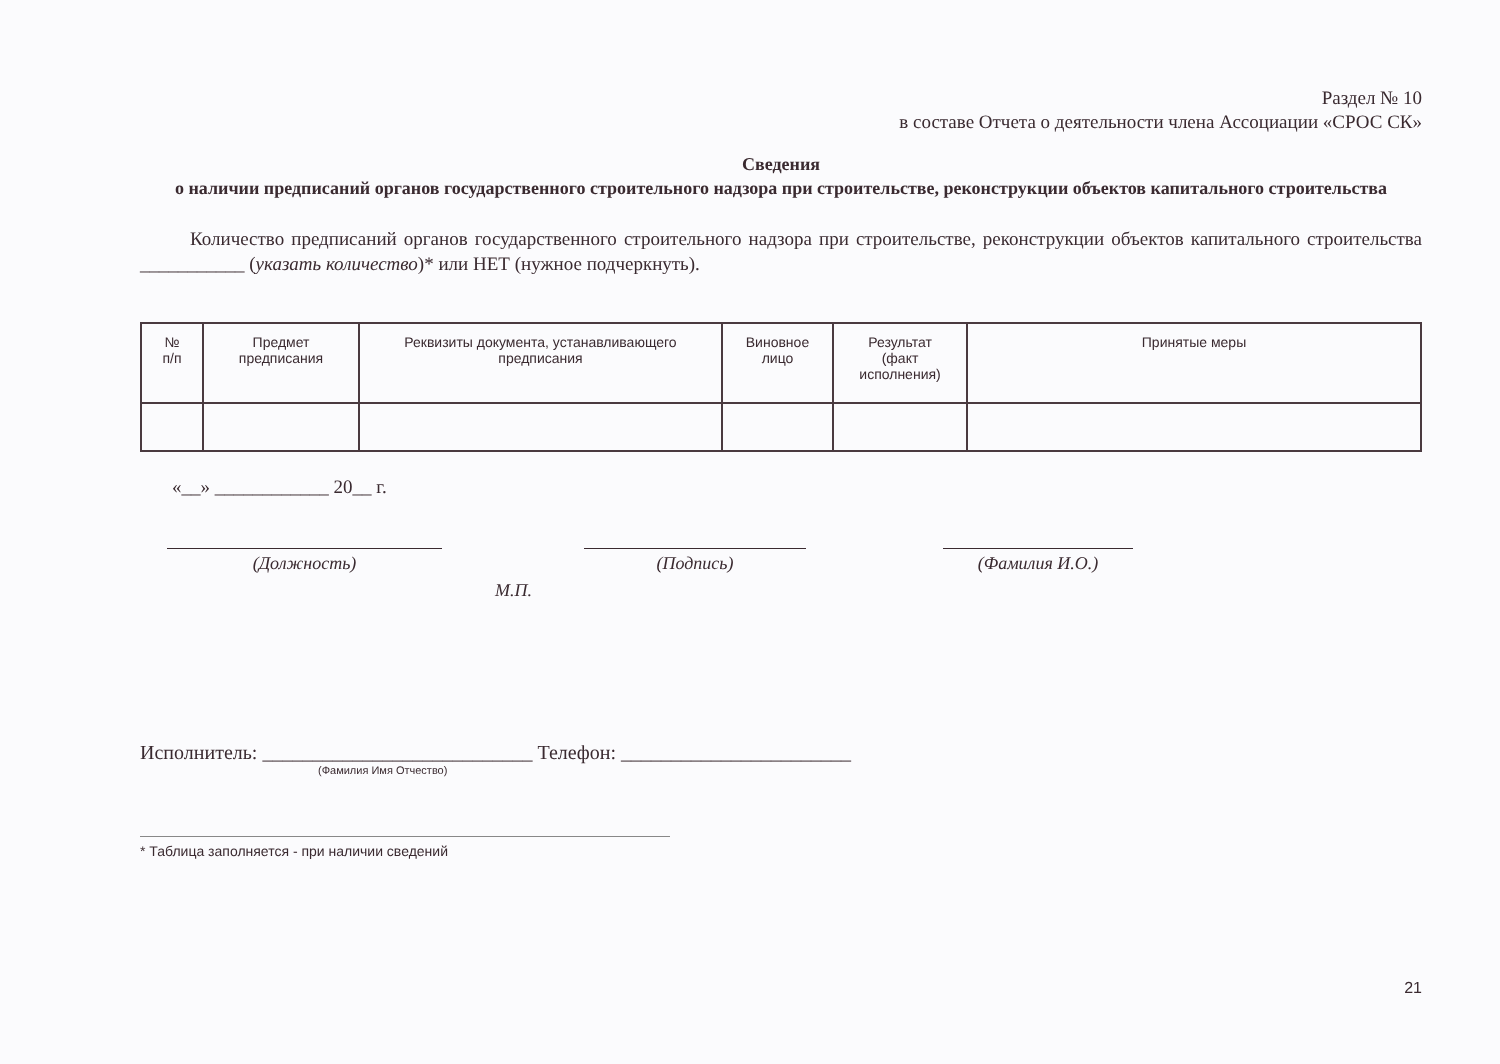Раздел № 10
в составе Отчета о деятельности члена Ассоциации «СРОС СК»
Сведения
о наличии предписаний органов государственного строительного надзора при строительстве, реконструкции объектов капитального строительства
Количество предписаний органов государственного строительного надзора при строительстве, реконструкции объектов капитального строительства ___________ (указать количество)* или НЕТ (нужное подчеркнуть).
| № п/п | Предмет предписания | Реквизиты документа, устанавливающего предписания | Виновное лицо | Результат (факт исполнения) | Принятые меры |
| --- | --- | --- | --- | --- | --- |
«__» ____________ 20__ г.
(Должность) (Подпись) (Фамилия И.О.)
М.П.
Исполнитель: ___________________________ Телефон: _______________________
(Фамилия Имя Отчество)
* Таблица заполняется - при наличии сведений
21